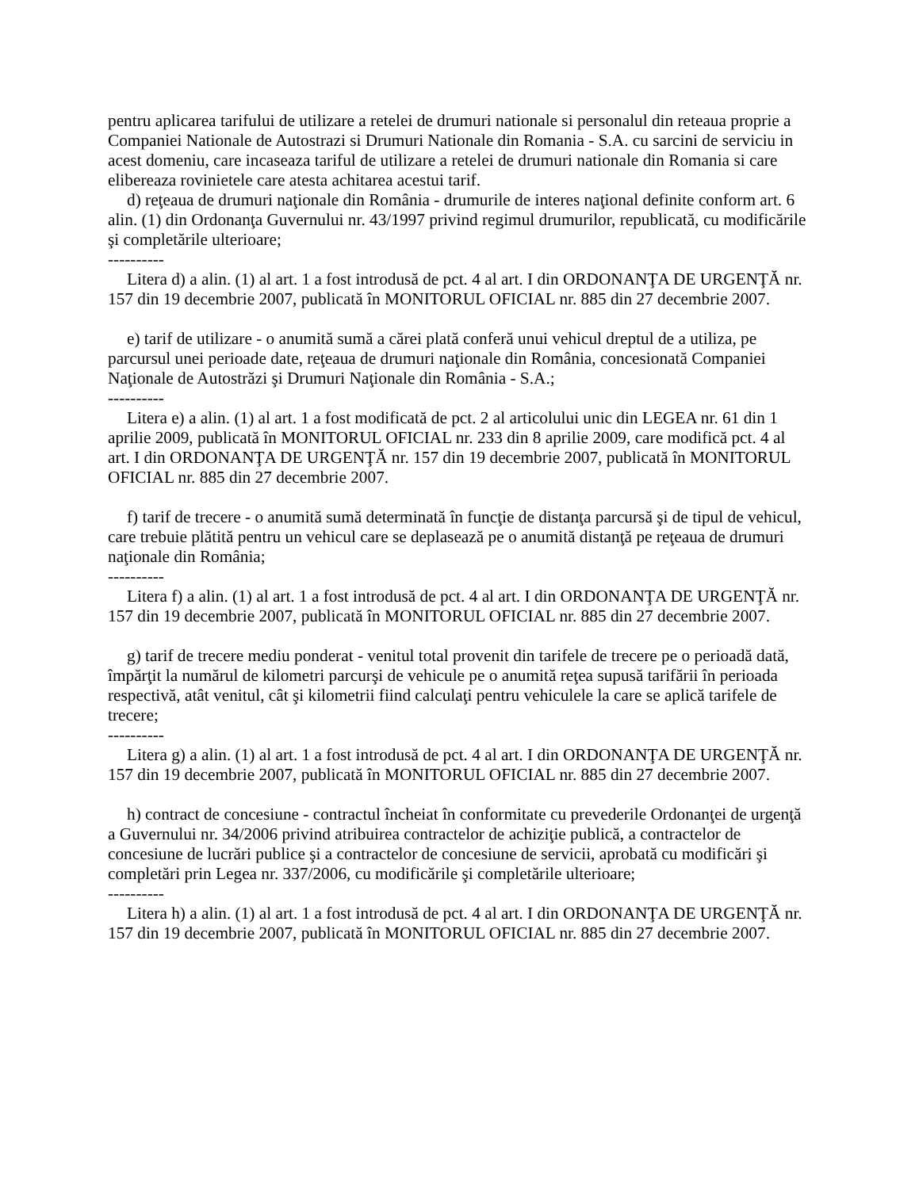pentru aplicarea tarifului de utilizare a retelei de drumuri nationale si personalul din reteaua proprie a Companiei Nationale de Autostrazi si Drumuri Nationale din Romania - S.A. cu sarcini de serviciu in acest domeniu, care incaseaza tariful de utilizare a retelei de drumuri nationale din Romania si care elibereaza rovinietele care atesta achitarea acestui tarif.
d) reţeaua de drumuri naţionale din România - drumurile de interes naţional definite conform art. 6 alin. (1) din Ordonanţa Guvernului nr. 43/1997 privind regimul drumurilor, republicată, cu modificările şi completările ulterioare;
----------
Litera d) a alin. (1) al art. 1 a fost introdusă de pct. 4 al art. I din ORDONANŢA DE URGENŢĂ nr. 157 din 19 decembrie 2007, publicată în MONITORUL OFICIAL nr. 885 din 27 decembrie 2007.
e) tarif de utilizare - o anumită sumă a cărei plată conferă unui vehicul dreptul de a utiliza, pe parcursul unei perioade date, reţeaua de drumuri naţionale din România, concesionată Companiei Naţionale de Autostrăzi şi Drumuri Naţionale din România - S.A.;
----------
Litera e) a alin. (1) al art. 1 a fost modificată de pct. 2 al articolului unic din LEGEA nr. 61 din 1 aprilie 2009, publicată în MONITORUL OFICIAL nr. 233 din 8 aprilie 2009, care modifică pct. 4 al art. I din ORDONANŢA DE URGENŢĂ nr. 157 din 19 decembrie 2007, publicată în MONITORUL OFICIAL nr. 885 din 27 decembrie 2007.
f) tarif de trecere - o anumită sumă determinată în funcţie de distanţa parcursă şi de tipul de vehicul, care trebuie plătită pentru un vehicul care se deplasează pe o anumită distanţă pe reţeaua de drumuri naţionale din România;
----------
Litera f) a alin. (1) al art. 1 a fost introdusă de pct. 4 al art. I din ORDONANŢA DE URGENŢĂ nr. 157 din 19 decembrie 2007, publicată în MONITORUL OFICIAL nr. 885 din 27 decembrie 2007.
g) tarif de trecere mediu ponderat - venitul total provenit din tarifele de trecere pe o perioadă dată, împărţit la numărul de kilometri parcurşi de vehicule pe o anumită reţea supusă tarifării în perioada respectivă, atât venitul, cât şi kilometrii fiind calculaţi pentru vehiculele la care se aplică tarifele de trecere;
----------
Litera g) a alin. (1) al art. 1 a fost introdusă de pct. 4 al art. I din ORDONANŢA DE URGENŢĂ nr. 157 din 19 decembrie 2007, publicată în MONITORUL OFICIAL nr. 885 din 27 decembrie 2007.
h) contract de concesiune - contractul încheiat în conformitate cu prevederile Ordonanţei de urgenţă a Guvernului nr. 34/2006 privind atribuirea contractelor de achiziţie publică, a contractelor de concesiune de lucrări publice şi a contractelor de concesiune de servicii, aprobată cu modificări şi completări prin Legea nr. 337/2006, cu modificările şi completările ulterioare;
----------
Litera h) a alin. (1) al art. 1 a fost introdusă de pct. 4 al art. I din ORDONANŢA DE URGENŢĂ nr. 157 din 19 decembrie 2007, publicată în MONITORUL OFICIAL nr. 885 din 27 decembrie 2007.